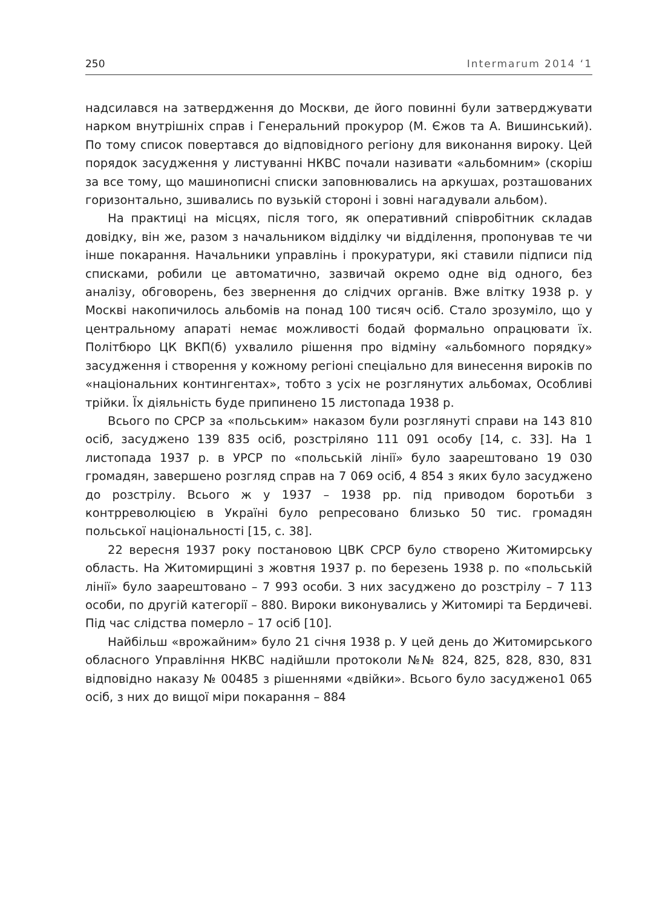250 Intermarum 2014 ‘1
надсилався на затвердження до Москви, де його повинні були затверджувати нарком внутрішніх справ і Генеральний прокурор (М. Єжов та А. Вишинський). По тому список повертався до відповідного регіону для виконання вироку. Цей порядок засудження у листуванні НКВС почали називати «альбомним» (скоріш за все тому, що машинописні списки заповнювались на аркушах, розташованих горизонтально, зшивались по вузькій стороні і зовні нагадували альбом).
На практиці на місцях, після того, як оперативний співробітник складав довідку, він же, разом з начальником відділку чи відділення, пропонував те чи інше покарання. Начальники управлінь і прокуратури, які ставили підписи під списками, робили це автоматично, зазвичай окремо одне від одного, без аналізу, обговорень, без звернення до слідчих органів. Вже влітку 1938 р. у Москві накопичилось альбомів на понад 100 тисяч осіб. Стало зрозуміло, що у центральному апараті немає можливості бодай формально опрацювати їх. Політбюро ЦК ВКП(б) ухвалило рішення про відміну «альбомного порядку» засудження і створення у кожному регіоні спеціально для винесення вироків по «національних контингентах», тобто з усіх не розглянутих альбомах, Особливі трійки. Їх діяльність буде припинено 15 листопада 1938 р.
Всього по СРСР за «польським» наказом були розглянуті справи на 143 810 осіб, засуджено 139 835 осіб, розстріляно 111 091 особу [14, с. 33]. На 1 листопада 1937 р. в УРСР по «польській лінії» було заарештовано 19 030 громадян, завершено розгляд справ на 7 069 осіб, 4 854 з яких було засуджено до розстрілу. Всього ж у 1937 – 1938 рр. під приводом боротьби з контрреволюцією в Україні було репресовано близько 50 тис. громадян польської національності [15, с. 38].
22 вересня 1937 року постановою ЦВК СРСР було створено Житомирську область. На Житомирщині з жовтня 1937 р. по березень 1938 р. по «польській лінії» було заарештовано – 7 993 особи. З них засуджено до розстрілу – 7 113 особи, по другій категорії – 880. Вироки виконувались у Житомирі та Бердичеві. Під час слідства померло – 17 осіб [10].
Найбільш «врожайним» було 21 січня 1938 р. У цей день до Житомирського обласного Управління НКВС надійшли протоколи №№ 824, 825, 828, 830, 831 відповідно наказу № 00485 з рішеннями «двійки». Всього було засуджено1 065 осіб, з них до вищої міри покарання – 884